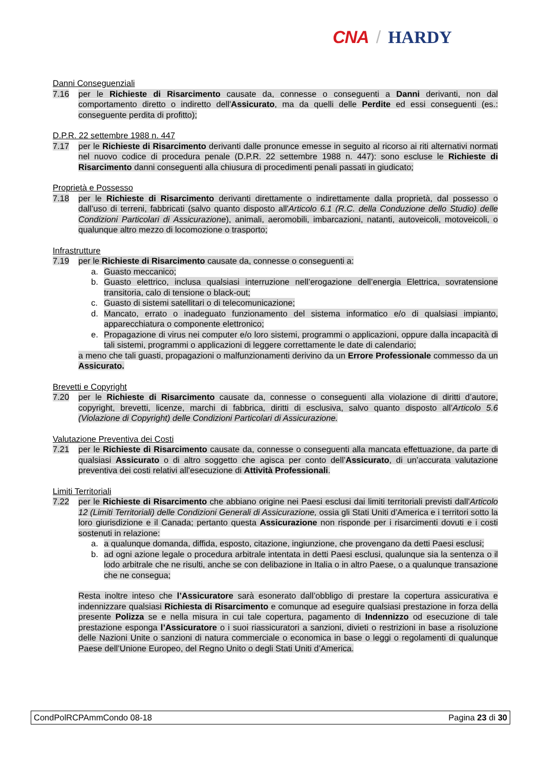CNA / HARDY
Danni Conseguenziali
7.16 per le Richieste di Risarcimento causate da, connesse o conseguenti a Danni derivanti, non dal comportamento diretto o indiretto dell'Assicurato, ma da quelli delle Perdite ed essi conseguenti (es.: conseguente perdita di profitto);
D.P.R. 22 settembre 1988 n. 447
7.17 per le Richieste di Risarcimento derivanti dalle pronunce emesse in seguito al ricorso ai riti alternativi normati nel nuovo codice di procedura penale (D.P.R. 22 settembre 1988 n. 447): sono escluse le Richieste di Risarcimento danni conseguenti alla chiusura di procedimenti penali passati in giudicato;
Proprietà e Possesso
7.18 per le Richieste di Risarcimento derivanti direttamente o indirettamente dalla proprietà, dal possesso o dall’uso di terreni, fabbricati (salvo quanto disposto all'Articolo 6.1 (R.C. della Conduzione dello Studio) delle Condizioni Particolari di Assicurazione), animali, aeromobili, imbarcazioni, natanti, autoveicoli, motoveicoli, o qualunque altro mezzo di locomozione o trasporto;
Infrastrutture
7.19 per le Richieste di Risarcimento causate da, connesse o conseguenti a:
a. Guasto meccanico;
b. Guasto elettrico, inclusa qualsiasi interruzione nell’erogazione dell’energia Elettrica, sovratensione transitoria, calo di tensione o black-out;
c. Guasto di sistemi satellitari o di telecomunicazione;
d. Mancato, errato o inadeguato funzionamento del sistema informatico e/o di qualsiasi impianto, apparecchiatura o componente elettronico;
e. Propagazione di virus nei computer e/o loro sistemi, programmi o applicazioni, oppure dalla incapacità di tali sistemi, programmi o applicazioni di leggere correttamente le date di calendario;
a meno che tali guasti, propagazioni o malfunzionamenti derivino da un Errore Professionale commesso da un Assicurato.
Brevetti e Copyright
7.20 per le Richieste di Risarcimento causate da, connesse o conseguenti alla violazione di diritti d’autore, copyright, brevetti, licenze, marchi di fabbrica, diritti di esclusiva, salvo quanto disposto all’Articolo 5.6 (Violazione di Copyright) delle Condizioni Particolari di Assicurazione.
Valutazione Preventiva dei Costi
7.21 per le Richieste di Risarcimento causate da, connesse o conseguenti alla mancata effettuazione, da parte di qualsiasi Assicurato o di altro soggetto che agisca per conto dell’Assicurato, di un’accurata valutazione preventiva dei costi relativi all’esecuzione di Attività Professionali.
Limiti Territoriali
7.22 per le Richieste di Risarcimento che abbiano origine nei Paesi esclusi dai limiti territoriali previsti dall’Articolo 12 (Limiti Territoriali) delle Condizioni Generali di Assicurazione, ossia gli Stati Uniti d’America e i territori sotto la loro giurisdizione e il Canada; pertanto questa Assicurazione non risponde per i risarcimenti dovuti e i costi sostenuti in relazione:
a. a qualunque domanda, diffida, esposto, citazione, ingiunzione, che provengano da detti Paesi esclusi;
b. ad ogni azione legale o procedura arbitrale intentata in detti Paesi esclusi, qualunque sia la sentenza o il lodo arbitrale che ne risulti, anche se con delibazione in Italia o in altro Paese, o a qualunque transazione che ne consegua;
Resta inoltre inteso che l’Assicuratore sarà esonerato dall’obbligo di prestare la copertura assicurativa e indennizzare qualsiasi Richiesta di Risarcimento e comunque ad eseguire qualsiasi prestazione in forza della presente Polizza se e nella misura in cui tale copertura, pagamento di Indennizzo od esecuzione di tale prestazione esponga l’Assicuratore o i suoi riassicuratori a sanzioni, divieti o restrizioni in base a risoluzione delle Nazioni Unite o sanzioni di natura commerciale o economica in base o leggi o regolamenti di qualunque Paese dell’Unione Europeo, del Regno Unito o degli Stati Uniti d’America.
CondPolRCPAmmCondo 08-18 Pagina 23 di 30